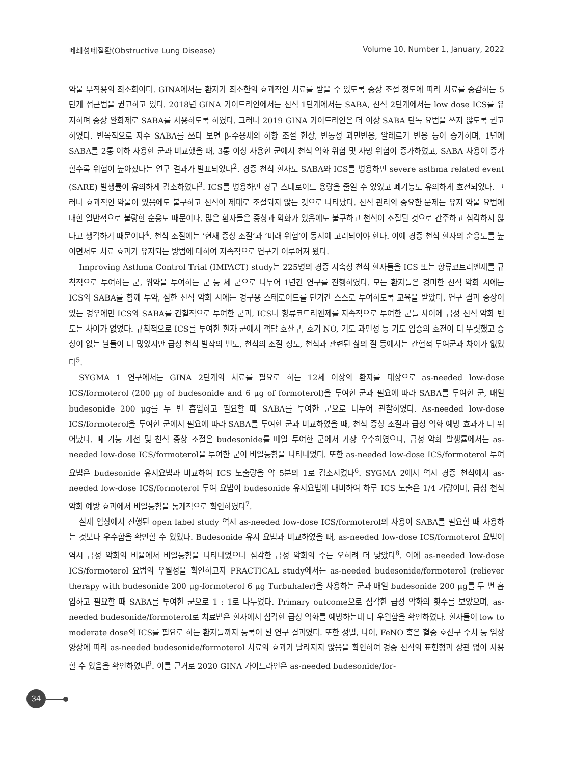폐쇄성폐질환(Obstructive Lung Disease) Volume 10, Number 1, January, 2022
약물 부작용의 최소화이다. GINA에서는 환자가 최소한의 효과적인 치료를 받을 수 있도록 증상 조절 정도에 따라 치료를 증감하는 5단계 접근법을 권고하고 있다. 2018년 GINA 가이드라인에서는 천식 1단계에서는 SABA, 천식 2단계에서는 low dose ICS를 유지하며 증상 완화제로 SABA를 사용하도록 하였다. 그러나 2019 GINA 가이드라인은 더 이상 SABA 단독 요법을 쓰지 않도록 권고하였다. 반복적으로 자주 SABA를 쓰다 보면 β-수용체의 하향 조절 현상, 반동성 과민반응, 알레르기 반응 등이 증가하며, 1년에 SABA를 2통 이하 사용한 군과 비교했을 때, 3통 이상 사용한 군에서 천식 악화 위험 및 사망 위험이 증가하였고, SABA 사용이 증가할수록 위험이 높아졌다는 연구 결과가 발표되었다<sup>2</sup>. 경증 천식 환자도 SABA와 ICS를 병용하면 severe asthma related event (SARE) 발생률이 유의하게 감소하였다<sup>3</sup>. ICS를 병용하면 경구 스테로이드 용량을 줄일 수 있었고 폐기능도 유의하게 호전되었다. 그러나 효과적인 약물이 있음에도 불구하고 천식이 제대로 조절되지 않는 것으로 나타났다. 천식 관리의 중요한 문제는 유지 약물 요법에 대한 일반적으로 불량한 순응도 때문이다. 많은 환자들은 증상과 악화가 있음에도 불구하고 천식이 조절된 것으로 간주하고 심각하지 않다고 생각하기 때문이다<sup>4</sup>. 천식 조절에는 ‘현재 증상 조절’과 ‘미래 위험’이 동시에 고려되어야 한다. 이에 경증 천식 환자의 순응도를 높이면서도 치료 효과가 유지되는 방법에 대하여 지속적으로 연구가 이루어져 왔다.
Improving Asthma Control Trial (IMPACT) study는 225명의 경증 지속성 천식 환자들을 ICS 또는 항류코트리엔제를 규칙적으로 투여하는 군, 위약을 투여하는 군 등 세 군으로 나누어 1년간 연구를 진행하였다. 모든 환자들은 경미한 천식 악화 시에는 ICS와 SABA를 함께 투약, 심한 천식 악화 시에는 경구용 스테로이드를 단기간 스스로 투여하도록 교육을 받았다. 연구 결과 증상이 있는 경우에만 ICS와 SABA를 간헐적으로 투여한 군과, ICS나 항류코트리엔제를 지속적으로 투여한 군들 사이에 급성 천식 악화 빈도는 차이가 없었다. 규칙적으로 ICS를 투여한 환자 군에서 객담 호산구, 호기 NO, 기도 과민성 등 기도 염증의 호전이 더 뚜렷했고 증상이 없는 날들이 더 많았지만 급성 천식 발작의 빈도, 천식의 조절 정도, 천식과 관련된 삶의 질 등에서는 간헐적 투여군과 차이가 없었다<sup>5</sup>.
SYGMA 1 연구에서는 GINA 2단계의 치료를 필요로 하는 12세 이상의 환자를 대상으로 as-needed low-dose ICS/formoterol (200 μg of budesonide and 6 μg of formoterol)을 투여한 군과 필요에 따라 SABA를 투여한 군, 매일 budesonide 200 μg를 두 번 흡입하고 필요할 때 SABA를 투여한 군으로 나누어 관찰하였다. As-needed low-dose ICS/formoterol을 투여한 군에서 필요에 따라 SABA를 투여한 군과 비교하였을 때, 천식 증상 조절과 급성 악화 예방 효과가 더 뛰어났다. 폐 기능 개선 및 천식 증상 조절은 budesonide를 매일 투여한 군에서 가장 우수하였으나, 급성 악화 발생률에서는 as-needed low-dose ICS/formoterol을 투여한 군이 비열등함을 나타내었다. 또한 as-needed low-dose ICS/formoterol 투여 요법은 budesonide 유지요법과 비교하여 ICS 노출량을 약 5분의 1로 감소시켰다<sup>6</sup>. SYGMA 2에서 역시 경증 천식에서 as-needed low-dose ICS/formoterol 투여 요법이 budesonide 유지요법에 대비하여 하루 ICS 노출은 1/4 가량이며, 급성 천식 악화 예방 효과에서 비열등함을 통계적으로 확인하였다<sup>7</sup>.
실제 임상에서 진행된 open label study 역시 as-needed low-dose ICS/formoterol의 사용이 SABA를 필요할 때 사용하는 것보다 우수함을 확인할 수 있었다. Budesonide 유지 요법과 비교하였을 때, as-needed low-dose ICS/formoterol 요법이 역시 급성 악화의 비율에서 비열등함을 나타내었으나 심각한 급성 악화의 수는 오히려 더 낮았다<sup>8</sup>. 이에 as-needed low-dose ICS/formoterol 요법의 우월성을 확인하고자 PRACTICAL study에서는 as-needed budesonide/formoterol (reliever therapy with budesonide 200 μg-formoterol 6 μg Turbuhaler)을 사용하는 군과 매일 budesonide 200 μg를 두 번 흡입하고 필요할 때 SABA를 투여한 군으로 1 : 1로 나누었다. Primary outcome으로 심각한 급성 악화의 횟수를 보았으며, as-needed budesonide/formoterol로 치료받은 환자에서 심각한 급성 악화를 예방하는데 더 우월함을 확인하였다. 환자들이 low to moderate dose의 ICS를 필요로 하는 환자들까지 등록이 된 연구 결과였다. 또한 성별, 나이, FeNO 혹은 혈중 호산구 수치 등 임상 양상에 따라 as-needed budesonide/formoterol 치료의 효과가 달라지지 않음을 확인하여 경증 천식의 표현형과 상관 없이 사용할 수 있음을 확인하였다<sup>9</sup>. 이를 근거로 2020 GINA 가이드라인은 as-needed budesonide/for-
34